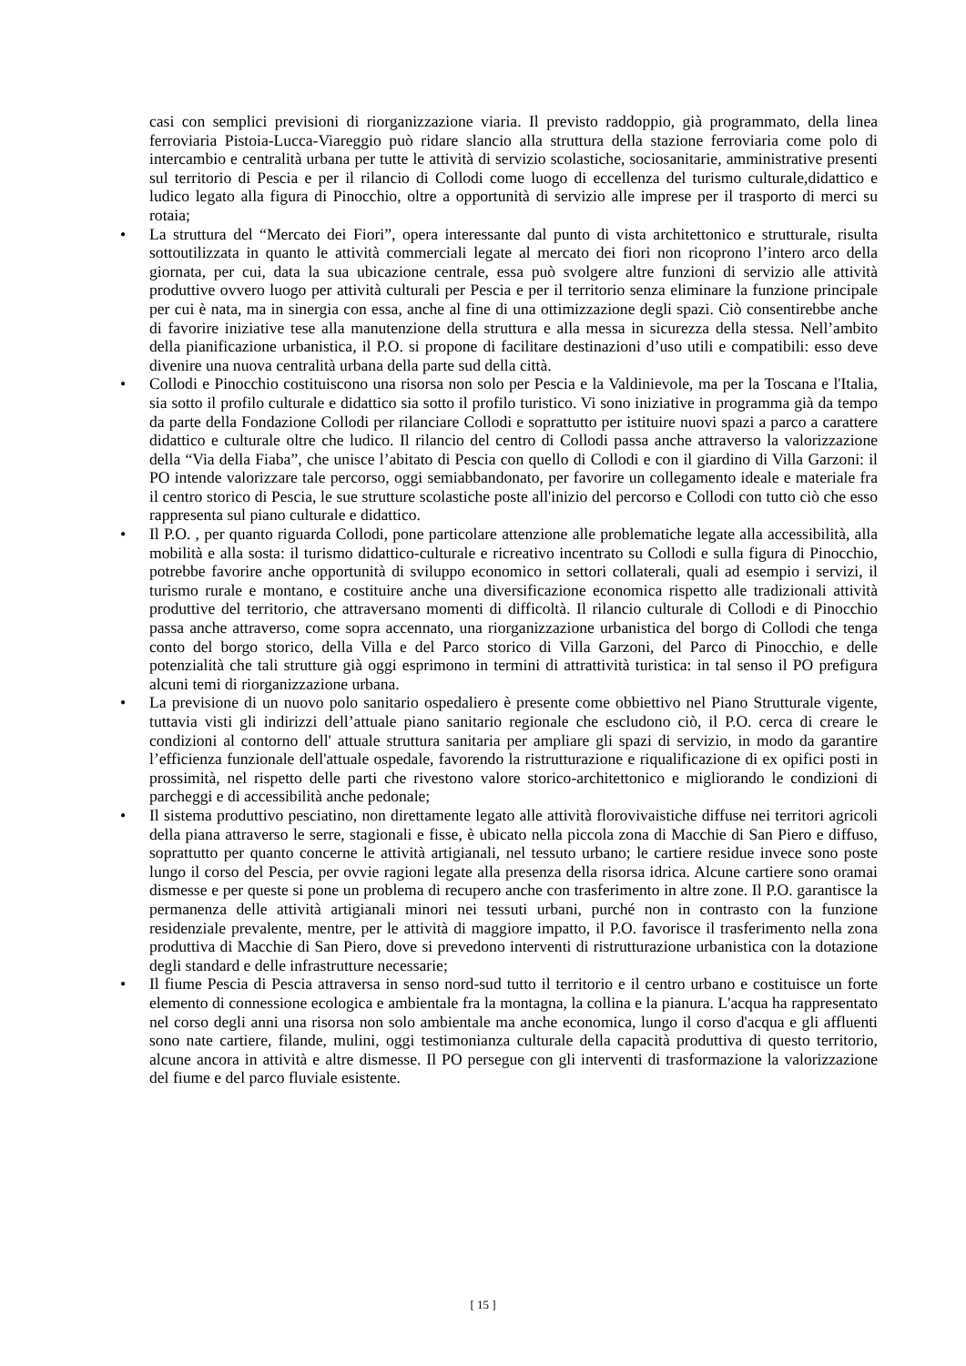casi con semplici previsioni di riorganizzazione viaria. Il previsto raddoppio, già programmato, della linea ferroviaria Pistoia-Lucca-Viareggio può ridare slancio alla struttura della stazione ferroviaria come polo di intercambio e centralità urbana per tutte le attività di servizio scolastiche, sociosanitarie, amministrative presenti sul territorio di Pescia e per il rilancio di Collodi come luogo di eccellenza del turismo culturale,didattico e ludico legato alla figura di Pinocchio, oltre a opportunità di servizio alle imprese per il trasporto di merci su rotaia;
•
La struttura del “Mercato dei Fiori”, opera interessante dal punto di vista architettonico e strutturale, risulta sottoutilizzata in quanto le attività commerciali legate al mercato dei fiori non ricoprono l’intero arco della giornata, per cui, data la sua ubicazione centrale, essa può svolgere altre funzioni di servizio alle attività produttive ovvero luogo per attività culturali per Pescia e per il territorio senza eliminare la funzione principale per cui è nata, ma in sinergia con essa, anche al fine di una ottimizzazione degli spazi. Ciò consentirebbe anche di favorire iniziative tese alla manutenzione della struttura e alla messa in sicurezza della stessa. Nell’ambito della pianificazione urbanistica, il P.O. si propone di facilitare destinazioni d’uso utili e compatibili: esso deve divenire una nuova centralità urbana della parte sud della città.
•
Collodi e Pinocchio costituiscono una risorsa non solo per Pescia e la Valdinievole, ma per la Toscana e l'Italia, sia sotto il profilo culturale e didattico sia sotto il profilo turistico. Vi sono iniziative in programma già da tempo da parte della Fondazione Collodi per rilanciare Collodi e soprattutto per istituire nuovi spazi a parco a carattere didattico e culturale oltre che ludico. Il rilancio del centro di Collodi passa anche attraverso la valorizzazione della “Via della Fiaba”, che unisce l’abitato di Pescia con quello di Collodi e con il giardino di Villa Garzoni: il PO intende valorizzare tale percorso, oggi semiabbandonato, per favorire un collegamento ideale e materiale fra il centro storico di Pescia, le sue strutture scolastiche poste all'inizio del percorso e Collodi con tutto ciò che esso rappresenta sul piano culturale e didattico.
•
Il P.O. , per quanto riguarda Collodi, pone particolare attenzione alle problematiche legate alla accessibilità, alla mobilità e alla sosta: il turismo didattico-culturale e ricreativo incentrato su Collodi e sulla figura di Pinocchio, potrebbe favorire anche opportunità di sviluppo economico in settori collaterali, quali ad esempio i servizi, il turismo rurale e montano, e costituire anche una diversificazione economica rispetto alle tradizionali attività produttive del territorio, che attraversano momenti di difficoltà. Il rilancio culturale di Collodi e di Pinocchio passa anche attraverso, come sopra accennato, una riorganizzazione urbanistica del borgo di Collodi che tenga conto del borgo storico, della Villa e del Parco storico di Villa Garzoni, del Parco di Pinocchio, e delle potenzialità che tali strutture già oggi esprimono in termini di attrattività turistica: in tal senso il PO prefigura alcuni temi di riorganizzazione urbana.
•
La previsione di un nuovo polo sanitario ospedaliero è presente come obbiettivo nel Piano Strutturale vigente, tuttavia visti gli indirizzi dell’attuale piano sanitario regionale che escludono ciò, il P.O. cerca di creare le condizioni al contorno dell' attuale struttura sanitaria per ampliare gli spazi di servizio, in modo da garantire l’efficienza funzionale dell'attuale ospedale, favorendo la ristrutturazione e riqualificazione di ex opifici posti in prossimità, nel rispetto delle parti che rivestono valore storico-architettonico e migliorando le condizioni di parcheggi e di accessibilità anche pedonale;
•
Il sistema produttivo pesciatino, non direttamente legato alle attività florovivaistiche diffuse nei territori agricoli della piana attraverso le serre, stagionali e fisse, è ubicato nella piccola zona di Macchie di San Piero e diffuso, soprattutto per quanto concerne le attività artigianali, nel tessuto urbano; le cartiere residue invece sono poste lungo il corso del Pescia, per ovvie ragioni legate alla presenza della risorsa idrica. Alcune cartiere sono oramai dismesse e per queste si pone un problema di recupero anche con trasferimento in altre zone. Il P.O. garantisce la permanenza delle attività artigianali minori nei tessuti urbani, purché non in contrasto con la funzione residenziale prevalente, mentre, per le attività di maggiore impatto, il P.O. favorisce il trasferimento nella zona produttiva di Macchie di San Piero, dove si prevedono interventi di ristrutturazione urbanistica con la dotazione degli standard e delle infrastrutture necessarie;
•
Il fiume Pescia di Pescia attraversa in senso nord-sud tutto il territorio e il centro urbano e costituisce un forte elemento di connessione ecologica e ambientale fra la montagna, la collina e la pianura. L'acqua ha rappresentato nel corso degli anni una risorsa non solo ambientale ma anche economica, lungo il corso d'acqua e gli affluenti sono nate cartiere, filande, mulini, oggi testimonianza culturale della capacità produttiva di questo territorio, alcune ancora in attività e altre dismesse. Il PO persegue con gli interventi di trasformazione la valorizzazione del fiume e del parco fluviale esistente.
[ 15 ]